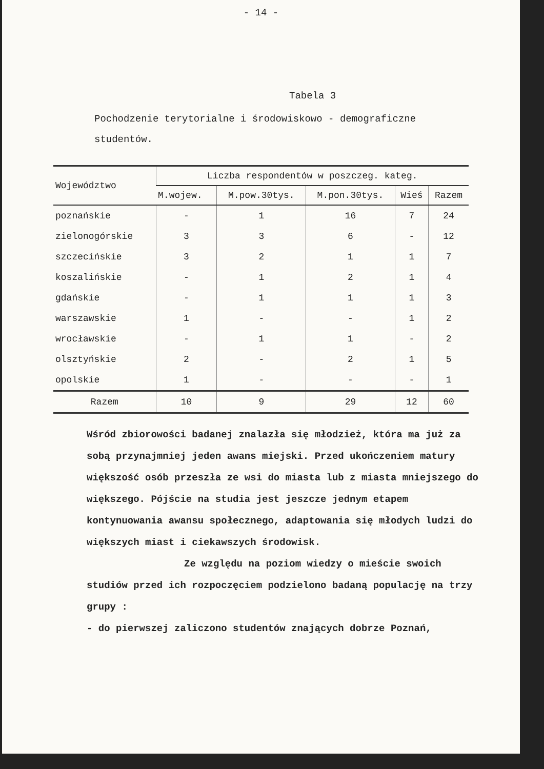- 14 -
Tabela 3
Pochodzenie terytorialne i środowiskowo - demograficzne studentów.
| Województwo | Liczba respondentów w poszczeg. kateg. | | | | |
| --- | --- | --- | --- | --- | --- |
| | M.wojew. | M.pow.30tys. | M.pon.30tys. | Wieś | Razem |
| poznańskie | - | 1 | 16 | 7 | 24 |
| zielonogórskie | 3 | 3 | 6 | - | 12 |
| szczecińskie | 3 | 2 | 1 | 1 | 7 |
| koszalińskie | - | 1 | 2 | 1 | 4 |
| gdańskie | - | 1 | 1 | 1 | 3 |
| warszawskie | 1 | - | - | 1 | 2 |
| wrocławskie | - | 1 | 1 | - | 2 |
| olsztyńskie | 2 | - | 2 | 1 | 5 |
| opolskie | 1 | - | - | - | 1 |
| Razem | 10 | 9 | 29 | 12 | 60 |
Wśród zbiorowości badanej znalazła się młodzież, która ma już za sobą przynajmniej jeden awans miejski. Przed ukończeniem matury większość osób przeszła ze wsi do miasta lub z miasta mniejszego do większego. Pójście na studia jest jeszcze jednym etapem kontynuowania awansu społecznego, adaptowania się młodych ludzi do większych miast i ciekawszych środowisk.
Ze względu na poziom wiedzy o mieście swoich studiów przed ich rozpoczęciem podzielono badaną populację na trzy grupy :
- do pierwszej zaliczono studentów znających dobrze Poznań,